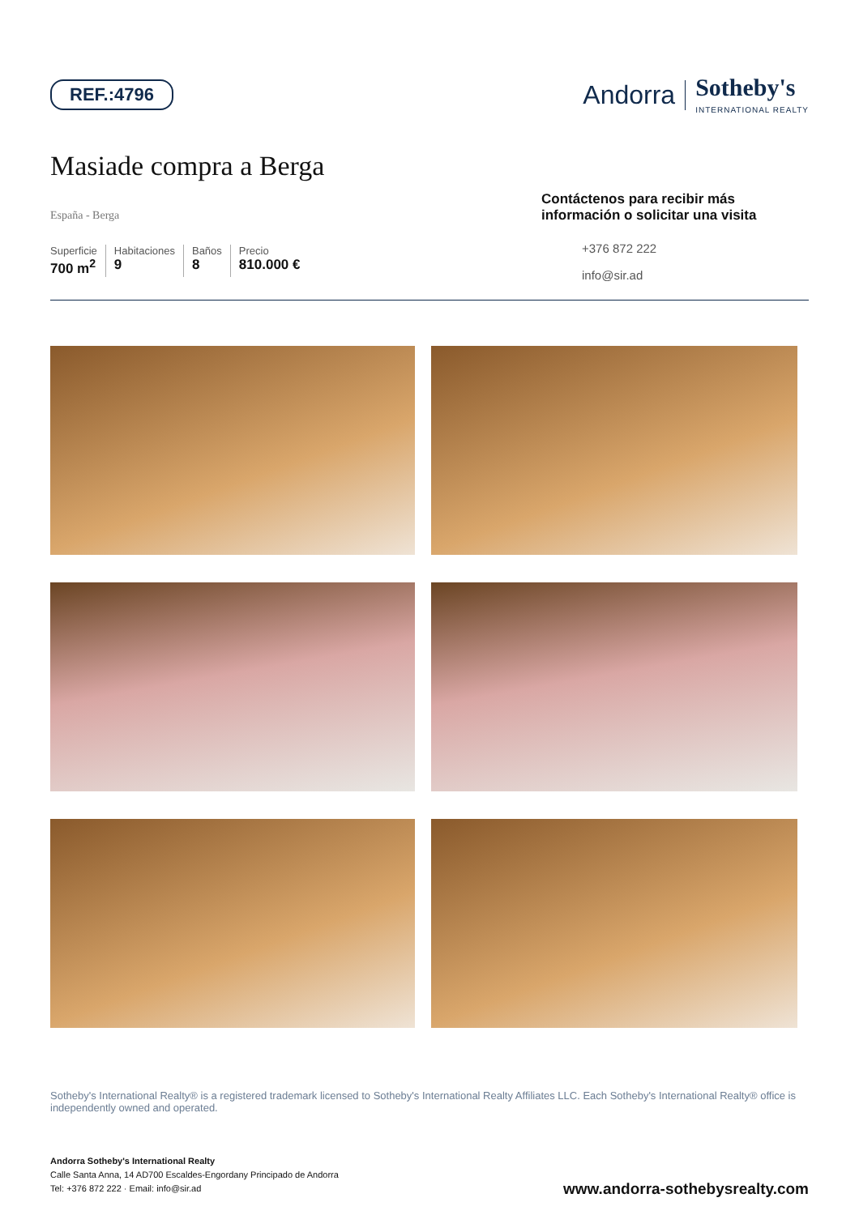REF.:4796
Andorra Sotheby's
INTERNATIONAL REALTY
Masiade compra a Berga
España - Berga
Superficie
700 m<sup>2</sup>
Habitaciones
9
Baños
8
Precio
810.000 €
Contáctenos para recibir más información o solicitar una visita
+376 872 222
info@sir.ad
Sotheby's International Realty® is a registered trademark licensed to Sotheby's International Realty Affiliates LLC. Each Sotheby's International Realty® office is independently owned and operated.
Andorra Sotheby's International Realty
Calle Santa Anna, 14 AD700 Escaldes-Engordany Principado de Andorra
Tel: +376 872 222 · Email: info@sir.ad
www.andorra-sothebysrealty.com